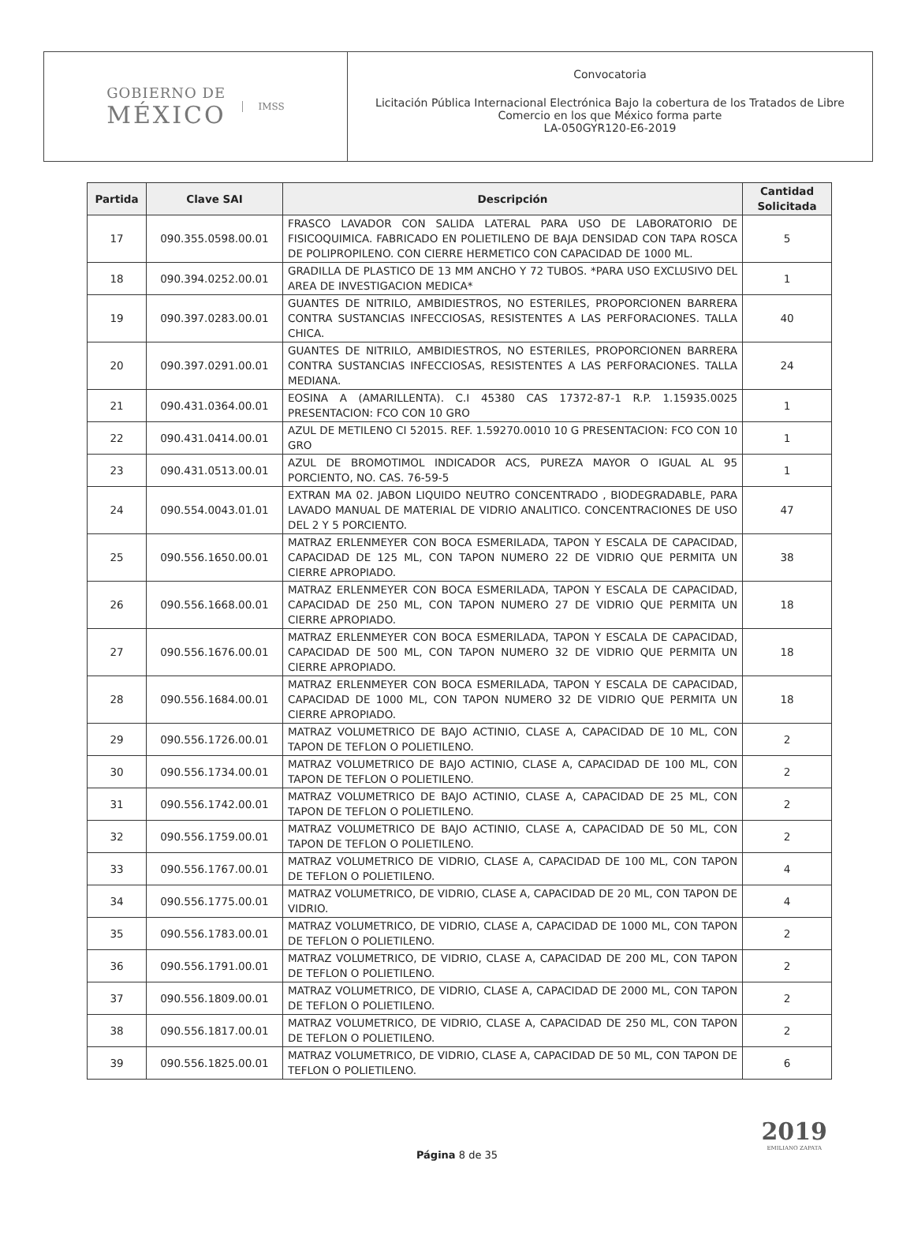GOBIERNO DE
MÉXICO
IMSS
Convocatoria
Licitación Pública Internacional Electrónica Bajo la cobertura de los Tratados de Libre Comercio en los que México forma parte
LA-050GYR120-E6-2019
| Partida | Clave SAI | Descripción | Cantidad Solicitada |
| --- | --- | --- | --- |
| 17 | 090.355.0598.00.01 | FRASCO LAVADOR CON SALIDA LATERAL PARA USO DE LABORATORIO DE FISICOQUIMICA. FABRICADO EN POLIETILENO DE BAJA DENSIDAD CON TAPA ROSCA DE POLIPROPILENO. CON CIERRE HERMETICO CON CAPACIDAD DE 1000 ML. | 5 |
| 18 | 090.394.0252.00.01 | GRADILLA DE PLASTICO DE 13 MM ANCHO Y 72 TUBOS. *PARA USO EXCLUSIVO DEL AREA DE INVESTIGACION MEDICA* | 1 |
| 19 | 090.397.0283.00.01 | GUANTES DE NITRILO, AMBIDIESTROS, NO ESTERILES, PROPORCIONEN BARRERA CONTRA SUSTANCIAS INFECCIOSAS, RESISTENTES A LAS PERFORACIONES. TALLA CHICA. | 40 |
| 20 | 090.397.0291.00.01 | GUANTES DE NITRILO, AMBIDIESTROS, NO ESTERILES, PROPORCIONEN BARRERA CONTRA SUSTANCIAS INFECCIOSAS, RESISTENTES A LAS PERFORACIONES. TALLA MEDIANA. | 24 |
| 21 | 090.431.0364.00.01 | EOSINA A (AMARILLENTA). C.I 45380 CAS 17372-87-1 R.P. 1.15935.0025 PRESENTACION: FCO CON 10 GRO | 1 |
| 22 | 090.431.0414.00.01 | AZUL DE METILENO CI 52015. REF. 1.59270.0010 10 G PRESENTACION: FCO CON 10 GRO | 1 |
| 23 | 090.431.0513.00.01 | AZUL DE BROMOTIMOL INDICADOR ACS, PUREZA MAYOR O IGUAL AL 95 PORCIENTO, NO. CAS. 76-59-5 | 1 |
| 24 | 090.554.0043.01.01 | EXTRAN MA 02. JABON LIQUIDO NEUTRO CONCENTRADO , BIODEGRADABLE, PARA LAVADO MANUAL DE MATERIAL DE VIDRIO ANALITICO. CONCENTRACIONES DE USO DEL 2 Y 5 PORCIENTO. | 47 |
| 25 | 090.556.1650.00.01 | MATRAZ ERLENMEYER CON BOCA ESMERILADA, TAPON Y ESCALA DE CAPACIDAD, CAPACIDAD DE 125 ML, CON TAPON NUMERO 22 DE VIDRIO QUE PERMITA UN CIERRE APROPIADO. | 38 |
| 26 | 090.556.1668.00.01 | MATRAZ ERLENMEYER CON BOCA ESMERILADA, TAPON Y ESCALA DE CAPACIDAD, CAPACIDAD DE 250 ML, CON TAPON NUMERO 27 DE VIDRIO QUE PERMITA UN CIERRE APROPIADO. | 18 |
| 27 | 090.556.1676.00.01 | MATRAZ ERLENMEYER CON BOCA ESMERILADA, TAPON Y ESCALA DE CAPACIDAD, CAPACIDAD DE 500 ML, CON TAPON NUMERO 32 DE VIDRIO QUE PERMITA UN CIERRE APROPIADO. | 18 |
| 28 | 090.556.1684.00.01 | MATRAZ ERLENMEYER CON BOCA ESMERILADA, TAPON Y ESCALA DE CAPACIDAD, CAPACIDAD DE 1000 ML, CON TAPON NUMERO 32 DE VIDRIO QUE PERMITA UN CIERRE APROPIADO. | 18 |
| 29 | 090.556.1726.00.01 | MATRAZ VOLUMETRICO DE BAJO ACTINIO, CLASE A, CAPACIDAD DE 10 ML, CON TAPON DE TEFLON O POLIETILENO. | 2 |
| 30 | 090.556.1734.00.01 | MATRAZ VOLUMETRICO DE BAJO ACTINIO, CLASE A, CAPACIDAD DE 100 ML, CON TAPON DE TEFLON O POLIETILENO. | 2 |
| 31 | 090.556.1742.00.01 | MATRAZ VOLUMETRICO DE BAJO ACTINIO, CLASE A, CAPACIDAD DE 25 ML, CON TAPON DE TEFLON O POLIETILENO. | 2 |
| 32 | 090.556.1759.00.01 | MATRAZ VOLUMETRICO DE BAJO ACTINIO, CLASE A, CAPACIDAD DE 50 ML, CON TAPON DE TEFLON O POLIETILENO. | 2 |
| 33 | 090.556.1767.00.01 | MATRAZ VOLUMETRICO DE VIDRIO, CLASE A, CAPACIDAD DE 100 ML, CON TAPON DE TEFLON O POLIETILENO. | 4 |
| 34 | 090.556.1775.00.01 | MATRAZ VOLUMETRICO, DE VIDRIO, CLASE A, CAPACIDAD DE 20 ML, CON TAPON DE VIDRIO. | 4 |
| 35 | 090.556.1783.00.01 | MATRAZ VOLUMETRICO, DE VIDRIO, CLASE A, CAPACIDAD DE 1000 ML, CON TAPON DE TEFLON O POLIETILENO. | 2 |
| 36 | 090.556.1791.00.01 | MATRAZ VOLUMETRICO, DE VIDRIO, CLASE A, CAPACIDAD DE 200 ML, CON TAPON DE TEFLON O POLIETILENO. | 2 |
| 37 | 090.556.1809.00.01 | MATRAZ VOLUMETRICO, DE VIDRIO, CLASE A, CAPACIDAD DE 2000 ML, CON TAPON DE TEFLON O POLIETILENO. | 2 |
| 38 | 090.556.1817.00.01 | MATRAZ VOLUMETRICO, DE VIDRIO, CLASE A, CAPACIDAD DE 250 ML, CON TAPON DE TEFLON O POLIETILENO. | 2 |
| 39 | 090.556.1825.00.01 | MATRAZ VOLUMETRICO, DE VIDRIO, CLASE A, CAPACIDAD DE 50 ML, CON TAPON DE TEFLON O POLIETILENO. | 6 |
Página 8 de 35
2019
EMILIANO ZAPATA